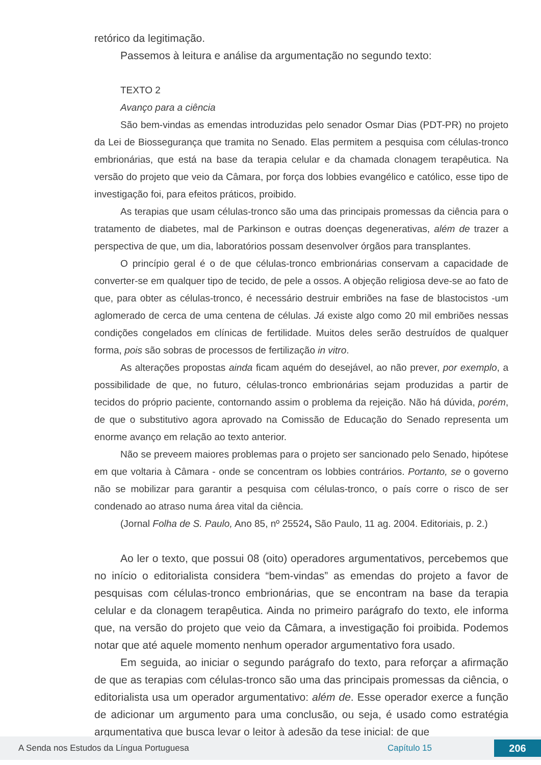retórico da legitimação.
Passemos à leitura e análise da argumentação no segundo texto:
TEXTO 2
Avanço para a ciência
São bem-vindas as emendas introduzidas pelo senador Osmar Dias (PDT-PR) no projeto da Lei de Biossegurança que tramita no Senado. Elas permitem a pesquisa com células-tronco embrionárias, que está na base da terapia celular e da chamada clonagem terapêutica. Na versão do projeto que veio da Câmara, por força dos lobbies evangélico e católico, esse tipo de investigação foi, para efeitos práticos, proibido.
As terapias que usam células-tronco são uma das principais promessas da ciência para o tratamento de diabetes, mal de Parkinson e outras doenças degenerativas, além de trazer a perspectiva de que, um dia, laboratórios possam desenvolver órgãos para transplantes.
O princípio geral é o de que células-tronco embrionárias conservam a capacidade de converter-se em qualquer tipo de tecido, de pele a ossos. A objeção religiosa deve-se ao fato de que, para obter as células-tronco, é necessário destruir embriões na fase de blastocistos -um aglomerado de cerca de uma centena de células. Já existe algo como 20 mil embriões nessas condições congelados em clínicas de fertilidade. Muitos deles serão destruídos de qualquer forma, pois são sobras de processos de fertilização in vitro.
As alterações propostas ainda ficam aquém do desejável, ao não prever, por exemplo, a possibilidade de que, no futuro, células-tronco embrionárias sejam produzidas a partir de tecidos do próprio paciente, contornando assim o problema da rejeição. Não há dúvida, porém, de que o substitutivo agora aprovado na Comissão de Educação do Senado representa um enorme avanço em relação ao texto anterior.
Não se preveem maiores problemas para o projeto ser sancionado pelo Senado, hipótese em que voltaria à Câmara - onde se concentram os lobbies contrários. Portanto, se o governo não se mobilizar para garantir a pesquisa com células-tronco, o país corre o risco de ser condenado ao atraso numa área vital da ciência.
(Jornal Folha de S. Paulo, Ano 85, nº 25524, São Paulo, 11 ag. 2004. Editoriais, p. 2.)
Ao ler o texto, que possui 08 (oito) operadores argumentativos, percebemos que no início o editorialista considera “bem-vindas” as emendas do projeto a favor de pesquisas com células-tronco embrionárias, que se encontram na base da terapia celular e da clonagem terapêutica. Ainda no primeiro parágrafo do texto, ele informa que, na versão do projeto que veio da Câmara, a investigação foi proibida. Podemos notar que até aquele momento nenhum operador argumentativo fora usado.
Em seguida, ao iniciar o segundo parágrafo do texto, para reforçar a afirmação de que as terapias com células-tronco são uma das principais promessas da ciência, o editorialista usa um operador argumentativo: além de. Esse operador exerce a função de adicionar um argumento para uma conclusão, ou seja, é usado como estratégia argumentativa que busca levar o leitor à adesão da tese inicial: de que
A Senda nos Estudos da Língua Portuguesa Capítulo 15 206